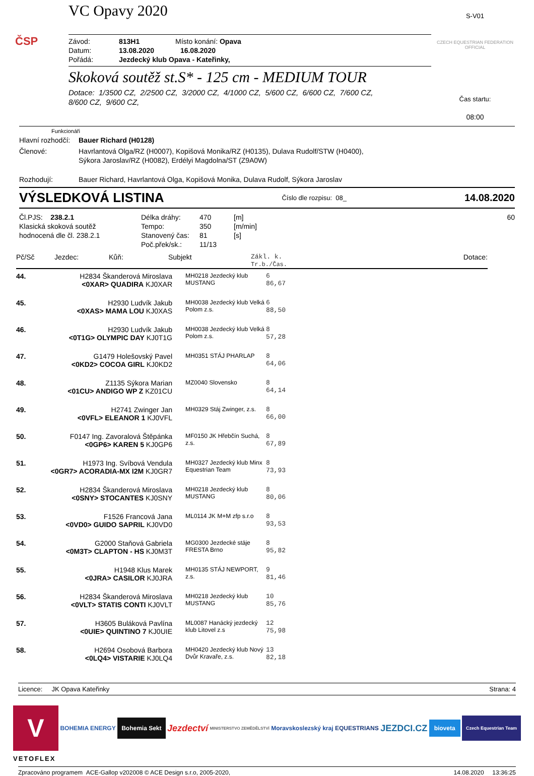ČSP
VC Opavy 2020
Závod: 813H1 Místo konání: Opava
Datum: 13.08.2020 16.08.2020
Pořádá: Jezdecký klub Opava - Kateřinky,
Skoková soutěž st.S* - 125 cm - MEDIUM TOUR
Dotace: 1/3500 CZ, 2/2500 CZ, 3/2000 CZ, 4/1000 CZ, 5/600 CZ, 6/600 CZ, 7/600 CZ,
8/600 CZ, 9/600 CZ,
S-V01
CZECH EQUESTRIAN FEDERATION OFFICIAL
Čas startu:
08:00
Funkcionáři
Hlavní rozhodčí: Bauer Richard (H0128)
Členové: Havrlantová Olga/RZ (H0007), Kopišová Monika/RZ (H0135), Dulava Rudolf/STW (H0400),
Sýkora Jaroslav/RZ (H0082), Erdélyi Magdolna/ST (Z9A0W)
Rozhodují: Bauer Richard, Havrlantová Olga, Kopišová Monika, Dulava Rudolf, Sýkora Jaroslav
VÝSLEDKOVÁ LISTINA
Číslo dle rozpisu: 08_ 14.08.2020
Čl.PJS: 238.2.1
Klasická skoková soutěž
hodnocená dle čl. 238.2.1
Délka dráhy:
Tempo:
Stanovený čas:
Poč.přek/sk.:
470
350
81
11/13
[m]
[m/min]
[s]
60
| Pč/Sč | Jezdec: | Kůň: | Subjekt | Zákl. k. Tr.b./Čas. | Dotace: |
| 44. | H2834 Škanderová Miroslava <0XAR> QUADIRA KJ0XAR | MH0218 Jezdecký klub MUSTANG | 6 86,67 |
| 45. | H2930 Ludvík Jakub <0XAS> MAMA LOU KJ0XAS | MH0038 Jezdecký klub Velká Polom z.s. | 6 88,50 |
| 46. | H2930 Ludvík Jakub <0T1G> OLYMPIC DAY KJ0T1G | MH0038 Jezdecký klub Velká Polom z.s. | 8 57,28 |
| 47. | G1479 Holešovský Pavel <0KD2> COCOA GIRL KJ0KD2 | MH0351 STÁJ PHARLAP | 8 64,06 |
| 48. | Z1135 Sýkora Marian <01CU> ANDIGO WP Z KZ01CU | MZ0040 Slovensko | 8 64,14 |
| 49. | H2741 Zwinger Jan <0VFL> ELEANOR 1 KJ0VFL | MH0329 Stáj Zwinger, z.s. | 8 66,00 |
| 50. | F0147 Ing. Zavoralová Štěpánka <0GP6> KAREN 5 KJ0GP6 | MF0150 JK Hřebčín Suchá, z.s. | 8 67,89 |
| 51. | H1973 Ing. Svíbová Vendula <0GR7> ACORADIA-MX I2M KJ0GR7 | MH0327 Jezdecký klub Minx Equestrian Team | 8 73,93 |
| 52. | H2834 Škanderová Miroslava <0SNY> STOCANTES KJ0SNY | MH0218 Jezdecký klub MUSTANG | 8 80,06 |
| 53. | F1526 Francová Jana <0VD0> GUIDO SAPRIL KJ0VD0 | ML0114 JK M+M zfp s.r.o | 8 93,53 |
| 54. | G2000 Staňová Gabriela <0M3T> CLAPTON - HS KJ0M3T | MG0300 Jezdecké stáje FRESTA Brno | 8 95,82 |
| 55. | H1948 Klus Marek <0JRA> CASILOR KJ0JRA | MH0135 STÁJ NEWPORT, z.s. | 9 81,46 |
| 56. | H2834 Škanderová Miroslava <0VLT> STATIS CONTI KJ0VLT | MH0218 Jezdecký klub MUSTANG | 10 85,76 |
| 57. | H3605 Buláková Pavlína <0UIE> QUINTINO 7 KJ0UIE | ML0087 Hanácký jezdecký klub Litovel z.s | 12 75,98 |
| 58. | H2694 Osobová Barbora <0LQ4> VISTARIE KJ0LQ4 | MH0420 Jezdecký klub Nový Dvůr Kravaře, z.s. | 13 82,18 |
Licence: JK Opava Kateřinky Strana: 4
V
BOHEMIA ENERGY Bohemia Sekt Jezdectví MINISTERSTVO ZEMĚDĚLSTVÍ Moravskoslezský kraj EQUESTRIANS JEZDCI.CZ bioveta Czech Equestrian Team
VETOFLEX
Zpracováno programem ACE-Gallop v202008 © ACE Design s.r.o, 2005-2020, 14.08.2020 13:36:25